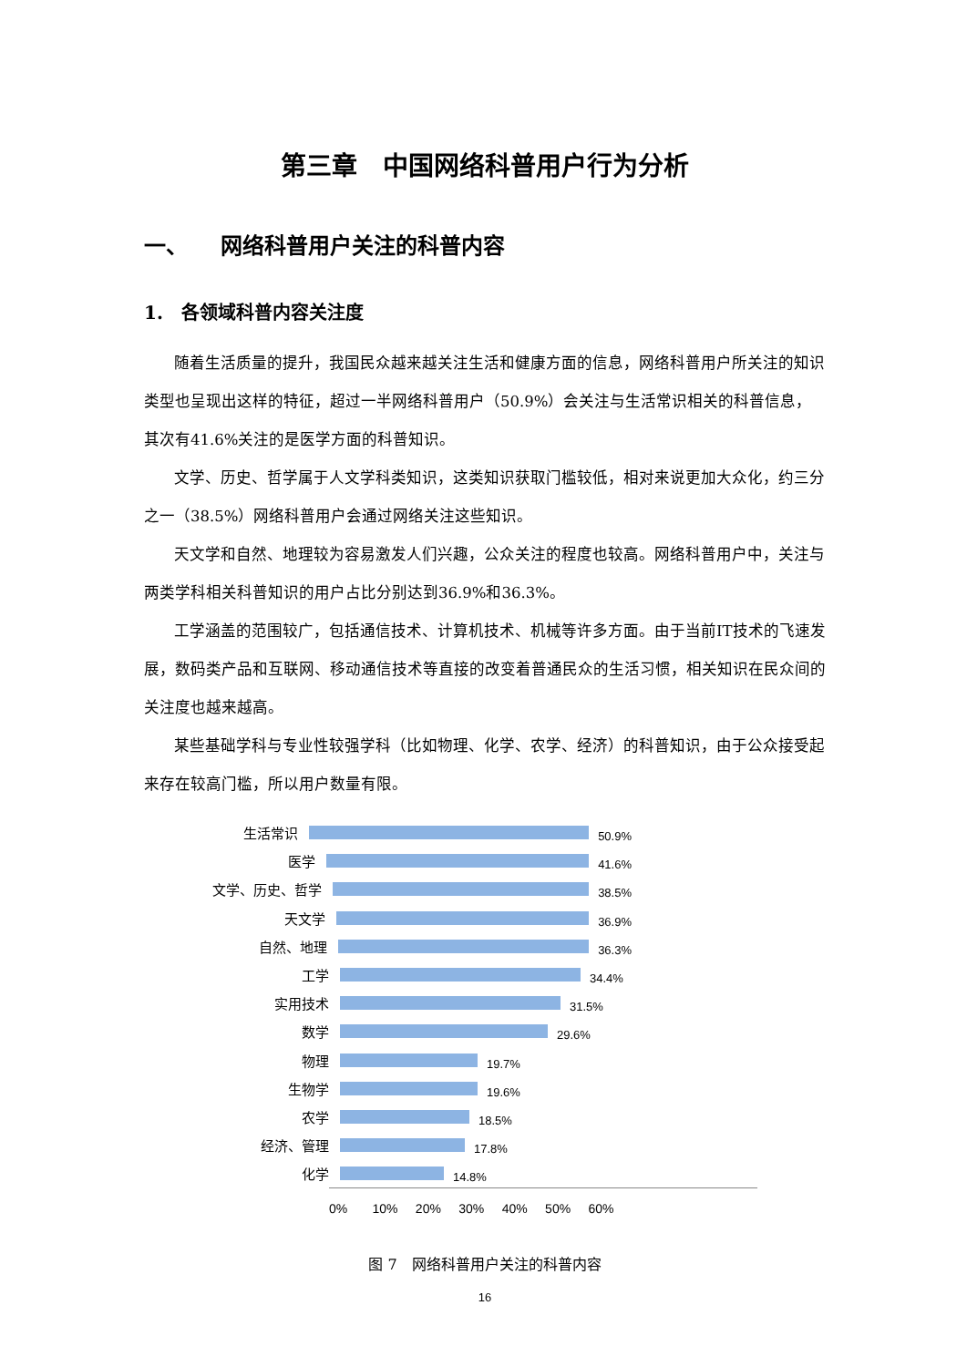第三章　中国网络科普用户行为分析
一、　　网络科普用户关注的科普内容
1.　各领域科普内容关注度
随着生活质量的提升，我国民众越来越关注生活和健康方面的信息，网络科普用户所关注的知识类型也呈现出这样的特征，超过一半网络科普用户（50.9%）会关注与生活常识相关的科普信息，其次有41.6%关注的是医学方面的科普知识。
文学、历史、哲学属于人文学科类知识，这类知识获取门槛较低，相对来说更加大众化，约三分之一（38.5%）网络科普用户会通过网络关注这些知识。
天文学和自然、地理较为容易激发人们兴趣，公众关注的程度也较高。网络科普用户中，关注与两类学科相关科普知识的用户占比分别达到36.9%和36.3%。
工学涵盖的范围较广，包括通信技术、计算机技术、机械等许多方面。由于当前IT技术的飞速发展，数码类产品和互联网、移动通信技术等直接的改变着普通民众的生活习惯，相关知识在民众间的关注度也越来越高。
某些基础学科与专业性较强学科（比如物理、化学、农学、经济）的科普知识，由于公众接受起来存在较高门槛，所以用户数量有限。
生活常识
50.9%
医学
41.6%
文学、历史、哲学
38.5%
天文学
36.9%
自然、地理
36.3%
工学
34.4%
实用技术
31.5%
数学
29.6%
物理
19.7%
生物学
19.6%
农学
18.5%
经济、管理
17.8%
化学
14.8%
0% 10% 20% 30% 40% 50% 60%
图 7　网络科普用户关注的科普内容
16